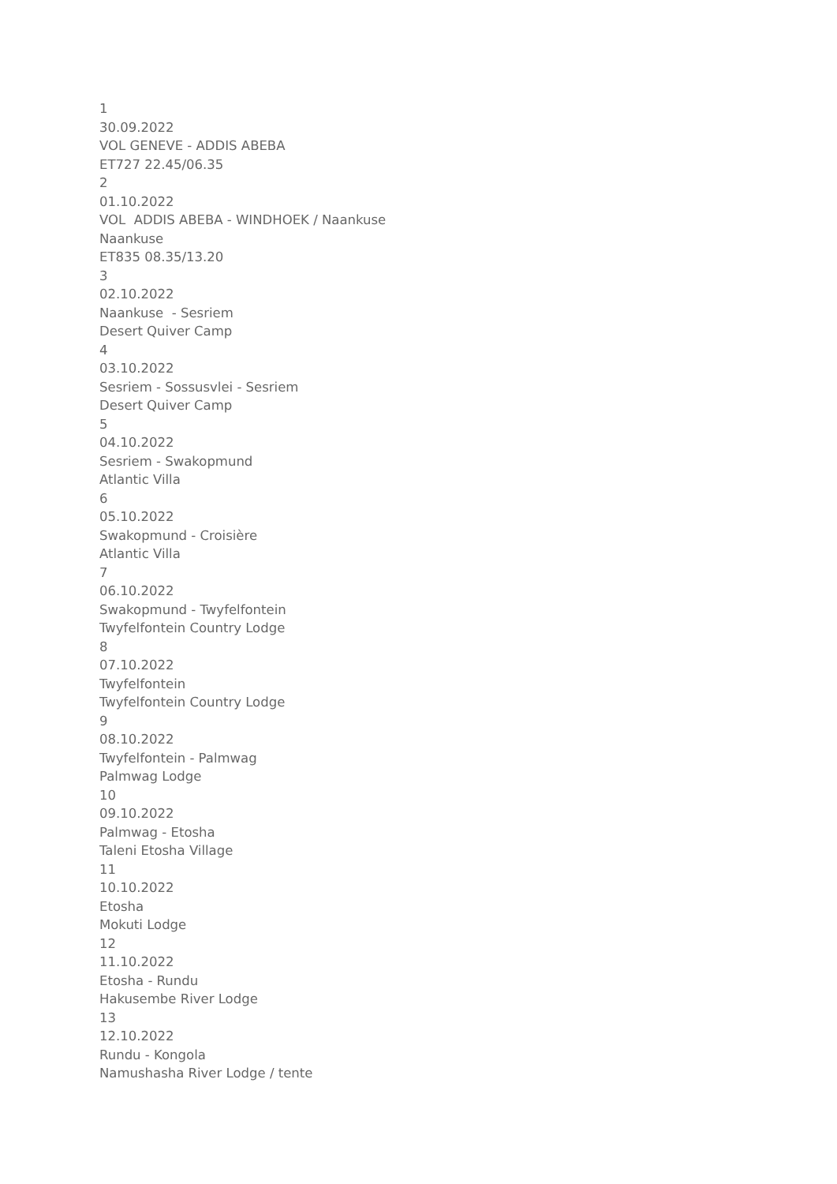1
30.09.2022
VOL GENEVE - ADDIS ABEBA
ET727 22.45/06.35
2
01.10.2022
VOL ADDIS ABEBA - WINDHOEK / Naankuse
Naankuse
ET835 08.35/13.20
3
02.10.2022
Naankuse - Sesriem
Desert Quiver Camp
4
03.10.2022
Sesriem - Sossusvlei - Sesriem
Desert Quiver Camp
5
04.10.2022
Sesriem - Swakopmund
Atlantic Villa
6
05.10.2022
Swakopmund - Croisière
Atlantic Villa
7
06.10.2022
Swakopmund - Twyfelfontein
Twyfelfontein Country Lodge
8
07.10.2022
Twyfelfontein
Twyfelfontein Country Lodge
9
08.10.2022
Twyfelfontein - Palmwag
Palmwag Lodge
10
09.10.2022
Palmwag - Etosha
Taleni Etosha Village
11
10.10.2022
Etosha
Mokuti Lodge
12
11.10.2022
Etosha - Rundu
Hakusembe River Lodge
13
12.10.2022
Rundu - Kongola
Namushasha River Lodge / tente